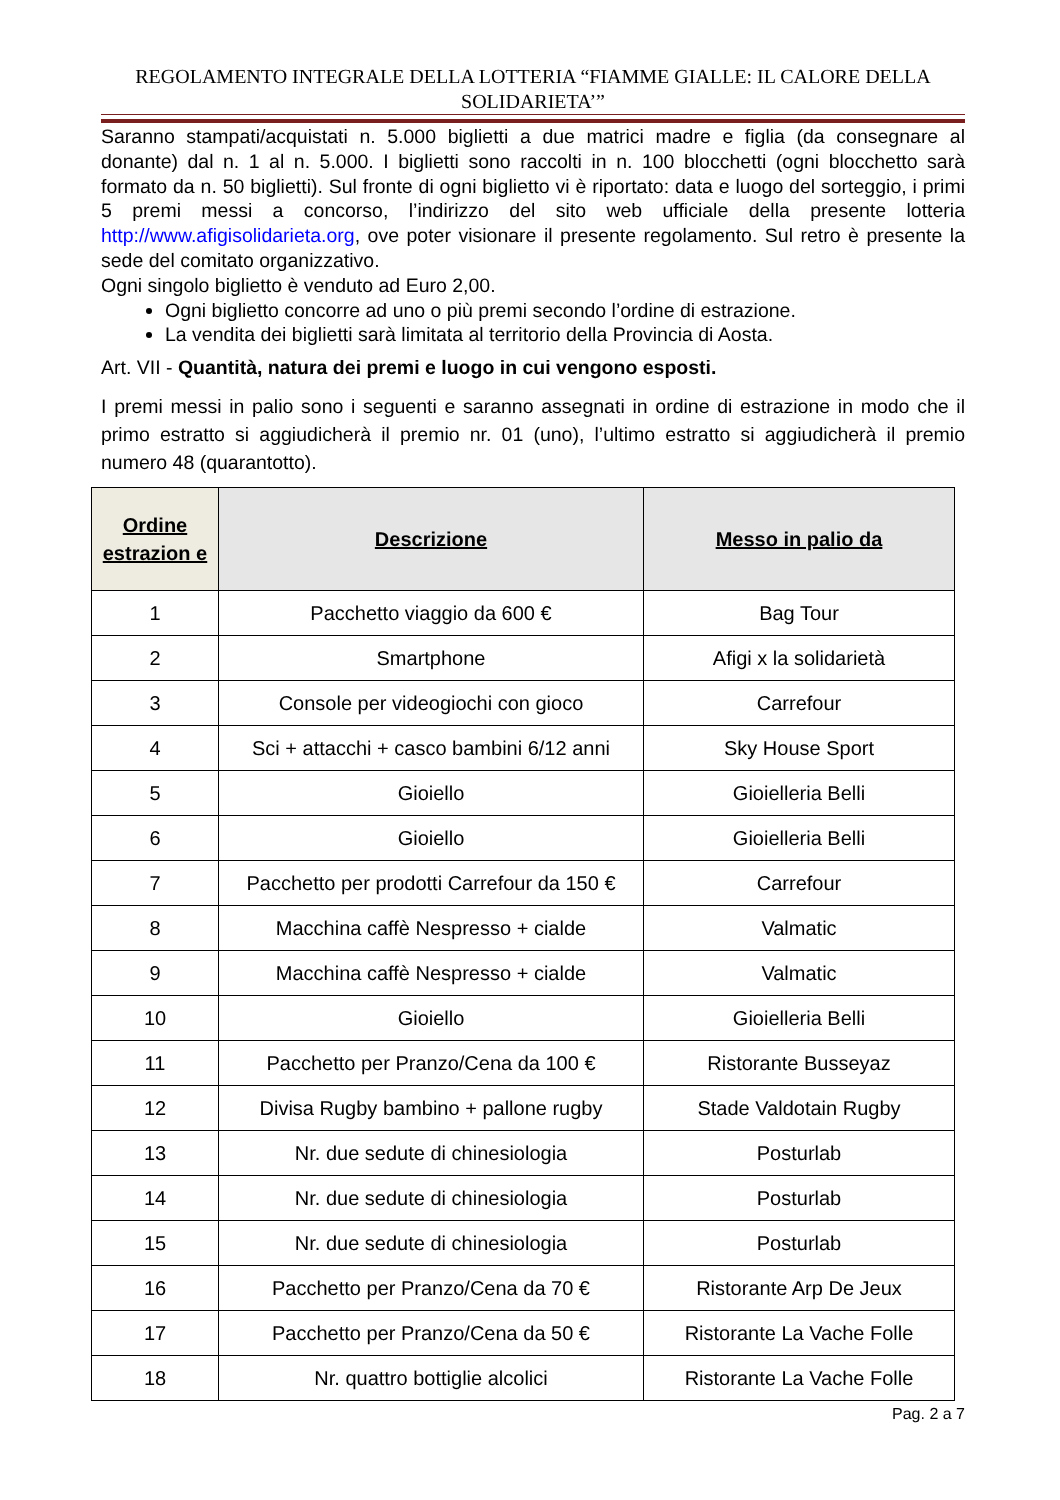REGOLAMENTO INTEGRALE DELLA LOTTERIA “FIAMME GIALLE: IL CALORE DELLA SOLIDARIETA’”
Saranno stampati/acquistati n. 5.000 biglietti a due matrici madre e figlia (da consegnare al donante) dal n. 1 al n. 5.000. I biglietti sono raccolti in n. 100 blocchetti (ogni blocchetto sarà formato da n. 50 biglietti). Sul fronte di ogni biglietto vi è riportato: data e luogo del sorteggio, i primi 5 premi messi a concorso, l’indirizzo del sito web ufficiale della presente lotteria http://www.afigisolidarieta.org, ove poter visionare il presente regolamento. Sul retro è presente la sede del comitato organizzativo.
Ogni singolo biglietto è venduto ad Euro 2,00.
Ogni biglietto concorre ad uno o più premi secondo l’ordine di estrazione.
La vendita dei biglietti sarà limitata al territorio della Provincia di Aosta.
Art. VII - Quantità, natura dei premi e luogo in cui vengono esposti.
I premi messi in palio sono i seguenti e saranno assegnati in ordine di estrazione in modo che il primo estratto si aggiudicherà il premio nr. 01 (uno), l’ultimo estratto si aggiudicherà il premio numero 48 (quarantotto).
| Ordine estrazion e | Descrizione | Messo in palio da |
| --- | --- | --- |
| 1 | Pacchetto viaggio da 600 € | Bag Tour |
| 2 | Smartphone | Afigi x la solidarietà |
| 3 | Console per videogiochi con gioco | Carrefour |
| 4 | Sci + attacchi + casco bambini 6/12 anni | Sky House Sport |
| 5 | Gioiello | Gioielleria Belli |
| 6 | Gioiello | Gioielleria Belli |
| 7 | Pacchetto per prodotti Carrefour da 150 € | Carrefour |
| 8 | Macchina caffè Nespresso + cialde | Valmatic |
| 9 | Macchina caffè Nespresso + cialde | Valmatic |
| 10 | Gioiello | Gioielleria Belli |
| 11 | Pacchetto per Pranzo/Cena da 100 € | Ristorante Busseyaz |
| 12 | Divisa Rugby bambino + pallone rugby | Stade Valdotain Rugby |
| 13 | Nr. due sedute di chinesiologia | Posturlab |
| 14 | Nr. due sedute di chinesiologia | Posturlab |
| 15 | Nr. due sedute di chinesiologia | Posturlab |
| 16 | Pacchetto per Pranzo/Cena da 70 € | Ristorante Arp De Jeux |
| 17 | Pacchetto per Pranzo/Cena da 50 € | Ristorante La Vache Folle |
| 18 | Nr. quattro bottiglie alcolici | Ristorante La Vache Folle |
Pag. 2 a 7